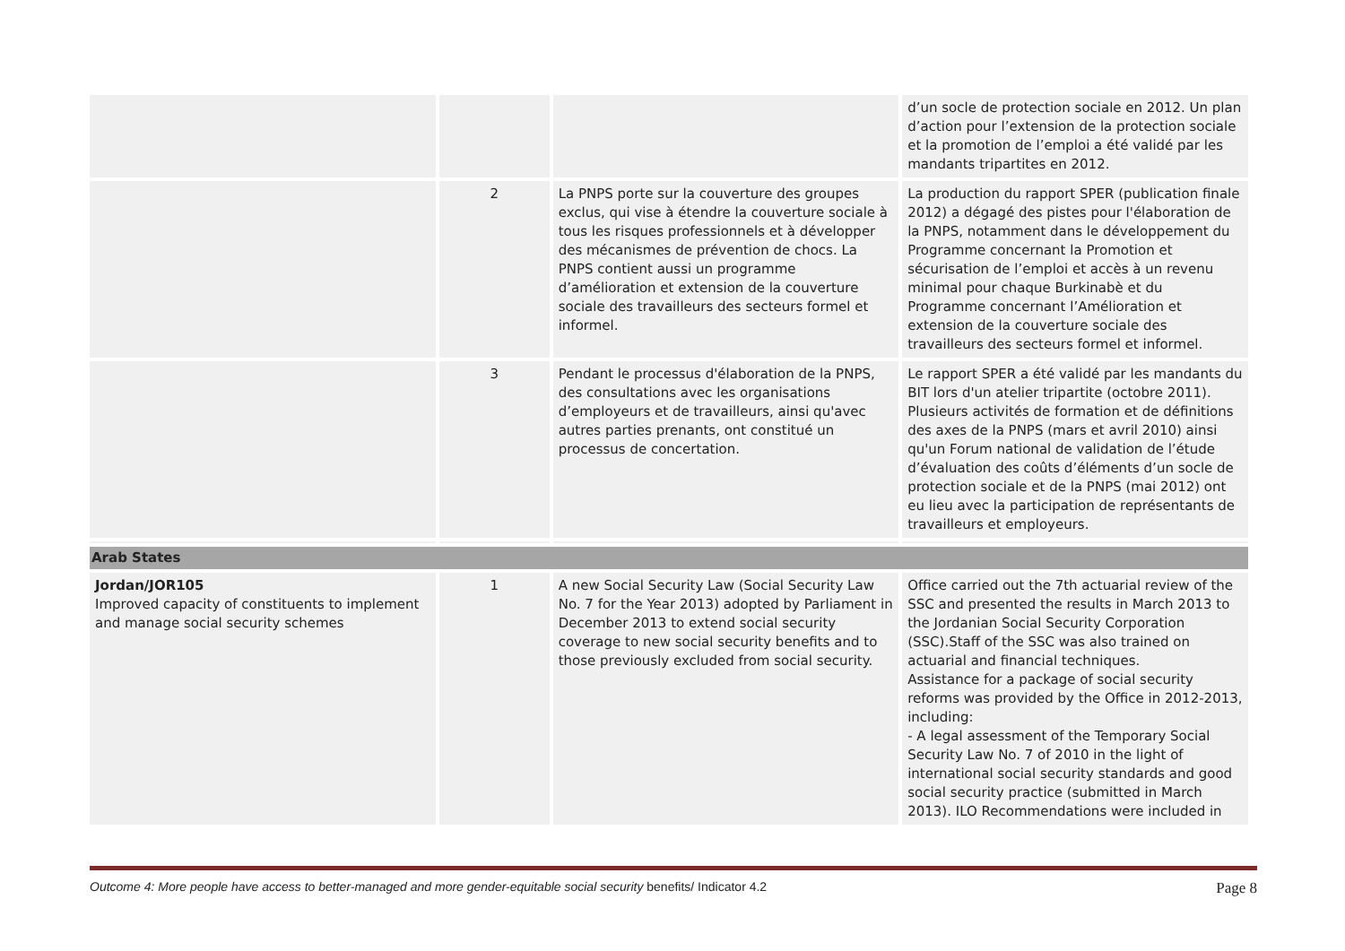| | | | d’un socle de protection sociale en 2012. Un plan d’action pour l’extension de la protection sociale et la promotion de l’emploi a été validé par les mandants tripartites en 2012. |
| | 2 | La PNPS porte sur la couverture des groupes exclus, qui vise à étendre la couverture sociale à tous les risques professionnels et à développer des mécanismes de prévention de chocs. La PNPS contient aussi un programme d’amélioration et extension de la couverture sociale des travailleurs des secteurs formel et informel. | La production du rapport SPER (publication finale 2012) a dégagé des pistes pour l'élaboration de la PNPS, notamment dans le développement du Programme concernant la Promotion et sécurisation de l’emploi et accès à un revenu minimal pour chaque Burkinabè et du Programme concernant l’Amélioration et extension de la couverture sociale des travailleurs des secteurs formel et informel. |
| | 3 | Pendant le processus d'élaboration de la PNPS, des consultations avec les organisations d’employeurs et de travailleurs, ainsi qu'avec autres parties prenants, ont constitué un processus de concertation. | Le rapport SPER a été validé par les mandants du BIT lors d'un atelier tripartite (octobre 2011). Plusieurs activités de formation et de définitions des axes de la PNPS (mars et avril 2010) ainsi qu'un Forum national de validation de l’étude d’évaluation des coûts d’éléments d’un socle de protection sociale et de la PNPS (mai 2012) ont eu lieu avec la participation de représentants de travailleurs et employeurs. |
| Arab States | | | |
| Jordan/JOR105 Improved capacity of constituents to implement and manage social security schemes | 1 | A new Social Security Law (Social Security Law No. 7 for the Year 2013) adopted by Parliament in December 2013 to extend social security coverage to new social security benefits and to those previously excluded from social security. | Office carried out the 7th actuarial review of the SSC and presented the results in March 2013 to the Jordanian Social Security Corporation (SSC).Staff of the SSC was also trained on actuarial and financial techniques. Assistance for a package of social security reforms was provided by the Office in 2012-2013, including: - A legal assessment of the Temporary Social Security Law No. 7 of 2010 in the light of international social security standards and good social security practice (submitted in March 2013). ILO Recommendations were included in |
Outcome 4: More people have access to better-managed and more gender-equitable social security benefits/ Indicator 4.2 Page 8